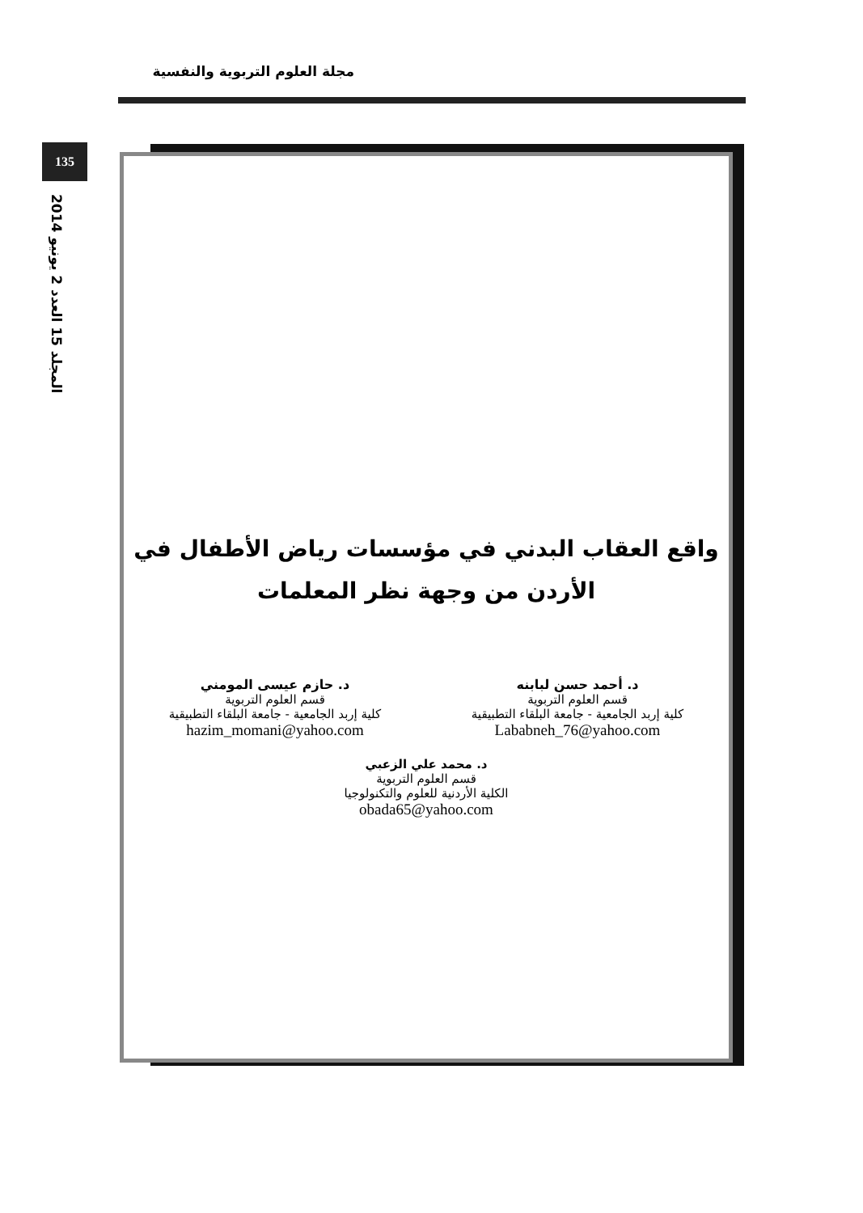مجلة العلوم التربوية والنفسية
135
المجلد 15 العدد 2 يونيو 2014
واقع العقاب البدني في مؤسسات رياض الأطفال في
الأردن من وجهة نظر المعلمات
د. أحمد حسن لبابنه
قسم العلوم التربوية
كلية إربد الجامعية - جامعة البلقاء التطبيقية
Lababneh_76@yahoo.com
د. حازم عيسى المومني
قسم العلوم التربوية
كلية إربد الجامعية - جامعة البلقاء التطبيقية
hazim_momani@yahoo.com
د. محمد علي الزعبي
قسم العلوم التربوية
الكلية الأردنية للعلوم والتكنولوجيا
obada65@yahoo.com